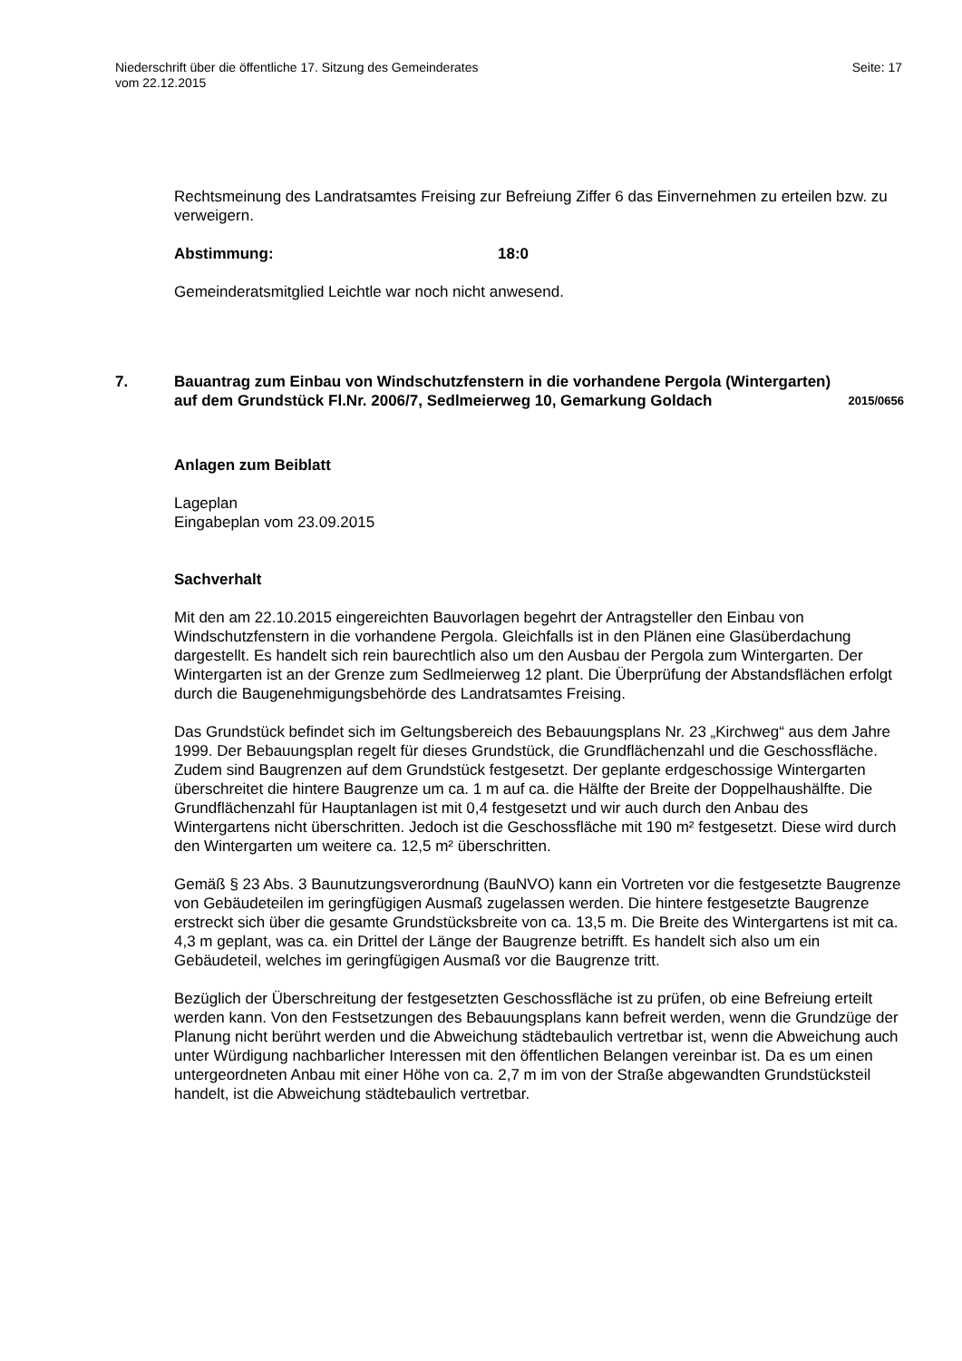Niederschrift über die öffentliche 17. Sitzung des Gemeinderates
vom 22.12.2015
Seite: 17
Rechtsmeinung des Landratsamtes Freising zur Befreiung Ziffer 6 das Einvernehmen zu erteilen bzw. zu verweigern.
Abstimmung: 18:0
Gemeinderatsmitglied Leichtle war noch nicht anwesend.
7. Bauantrag zum Einbau von Windschutzfenstern in die vorhandene Pergola (Wintergarten) auf dem Grundstück Fl.Nr. 2006/7, Sedlmeierweg 10, Gemarkung Goldach
2015/0656
Anlagen zum Beiblatt
Lageplan
Eingabeplan vom 23.09.2015
Sachverhalt
Mit den am 22.10.2015 eingereichten Bauvorlagen begehrt der Antragsteller den Einbau von Windschutzfenstern in die vorhandene Pergola. Gleichfalls ist in den Plänen eine Glasüberdachung dargestellt. Es handelt sich rein baurechtlich also um den Ausbau der Pergola zum Wintergarten. Der Wintergarten ist an der Grenze zum Sedlmeierweg 12 plant. Die Überprüfung der Abstandsflächen erfolgt durch die Baugenehmigungsbehörde des Landratsamtes Freising.
Das Grundstück befindet sich im Geltungsbereich des Bebauungsplans Nr. 23 „Kirchweg“ aus dem Jahre 1999. Der Bebauungsplan regelt für dieses Grundstück, die Grundflächenzahl und die Geschossfläche. Zudem sind Baugrenzen auf dem Grundstück festgesetzt. Der geplante erdgeschossige Wintergarten überschreitet die hintere Baugrenze um ca. 1 m auf ca. die Hälfte der Breite der Doppelhaushälfte. Die Grundflächenzahl für Hauptanlagen ist mit 0,4 festgesetzt und wir auch durch den Anbau des Wintergartens nicht überschritten. Jedoch ist die Geschossfläche mit 190 m² festgesetzt. Diese wird durch den Wintergarten um weitere ca. 12,5 m² überschritten.
Gemäß § 23 Abs. 3 Baunutzungsverordnung (BauNVO) kann ein Vortreten vor die festgesetzte Baugrenze von Gebäudeteilen im geringfügigen Ausmaß zugelassen werden. Die hintere festgesetzte Baugrenze erstreckt sich über die gesamte Grundstücksbreite von ca. 13,5 m. Die Breite des Wintergartens ist mit ca. 4,3 m geplant, was ca. ein Drittel der Länge der Baugrenze betrifft. Es handelt sich also um ein Gebäudeteil, welches im geringfügigen Ausmaß vor die Baugrenze tritt.
Bezüglich der Überschreitung der festgesetzten Geschossfläche ist zu prüfen, ob eine Befreiung erteilt werden kann. Von den Festsetzungen des Bebauungsplans kann befreit werden, wenn die Grundzüge der Planung nicht berührt werden und die Abweichung städtebaulich vertretbar ist, wenn die Abweichung auch unter Würdigung nachbarlicher Interessen mit den öffentlichen Belangen vereinbar ist. Da es um einen untergeordneten Anbau mit einer Höhe von ca. 2,7 m im von der Straße abgewandten Grundstücksteil handelt, ist die Abweichung städtebaulich vertretbar.